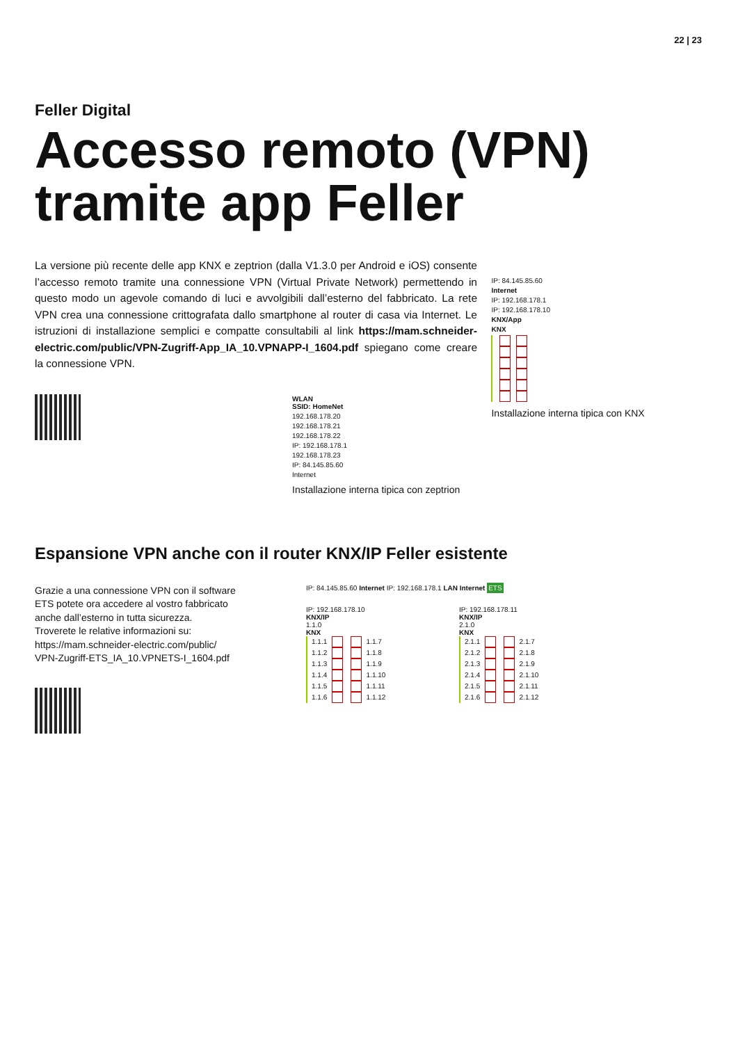22 | 23
Feller Digital
Accesso remoto (VPN)
tramite app Feller
La versione più recente delle app KNX e zeptrion (dalla V1.3.0 per Android e iOS) consente l’accesso remoto tramite una connessione VPN (Virtual Private Network) permettendo in questo modo un agevole comando di luci e avvolgibili dall’esterno del fabbricato. La rete VPN crea una connessione crittografata dallo smartphone al router di casa via Internet. Le istruzioni di installazione semplici e compatte consultabili al link https://mam.schneider-electric.com/public/VPN-Zugriff-App_IA_10.VPNAPP-I_1604.pdf spiegano come creare la connessione VPN.
WLAN
SSID: HomeNet
192.168.178.20
192.168.178.21
192.168.178.22
IP: 192.168.178.1
192.168.178.23
IP: 84.145.85.60
Internet
Installazione interna tipica con zeptrion
IP: 84.145.85.60
Internet
IP: 192.168.178.1
IP: 192.168.178.10
KNX/App
KNX
Installazione interna tipica con KNX
Espansione VPN anche con il router KNX/IP Feller esistente
Grazie a una connessione VPN con il software ETS potete ora accedere al vostro fabbricato anche dall’esterno in tutta sicurezza.
Troverete le relative informazioni su:
https://mam.schneider-electric.com/public/
VPN-Zugriff-ETS_IA_10.VPNETS-I_1604.pdf
IP: 84.145.85.60 Internet IP: 192.168.178.1 LAN Internet ETS
IP: 192.168.178.10
KNX/IP
1.1.0
KNX
1.1.1 1.1.7
1.1.2 1.1.8
1.1.3 1.1.9
1.1.4 1.1.10
1.1.5 1.1.11
1.1.6 1.1.12
IP: 192.168.178.11
KNX/IP
2.1.0
KNX
2.1.1 2.1.7
2.1.2 2.1.8
2.1.3 2.1.9
2.1.4 2.1.10
2.1.5 2.1.11
2.1.6 2.1.12